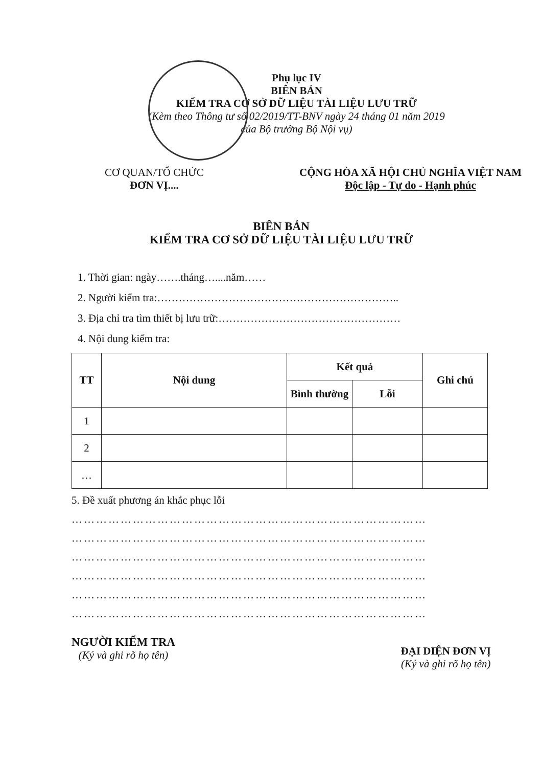Phụ lục IV
BIÊN BẢN
KIỂM TRA CƠ SỞ DỮ LIỆU TÀI LIỆU LƯU TRỮ
(Kèm theo Thông tư số 02/2019/TT-BNV ngày 24 tháng 01 năm 2019
của Bộ trưởng Bộ Nội vụ)
CƠ QUAN/TỔ CHỨC
ĐƠN VỊ....
CỘNG HÒA XÃ HỘI CHỦ NGHĨA VIỆT NAM
Độc lập - Tự do - Hạnh phúc
BIÊN BẢN
KIỂM TRA CƠ SỞ DỮ LIỆU TÀI LIỆU LƯU TRỮ
1. Thời gian: ngày…….tháng…....năm……
2. Người kiểm tra:…………………………………………………………..
3. Địa chỉ tra tìm thiết bị lưu trữ:……………………………………………
4. Nội dung kiểm tra:
| TT | Nội dung | Kết quả | | Ghi chú |
| --- | --- | --- | --- | --- |
| | | Bình thường | Lỗi | |
| 1 | | | | |
| 2 | | | | |
| … | | | | |
5. Đề xuất phương án khắc phục lỗi
……………………………………………………………………………
……………………………………………………………………………
……………………………………………………………………………
……………………………………………………………………………
……………………………………………………………………………
……………………………………………………………………………
NGƯỜI KIỂM TRA
(Ký và ghi rõ họ tên)
ĐẠI DIỆN ĐƠN VỊ
(Ký và ghi rõ họ tên)